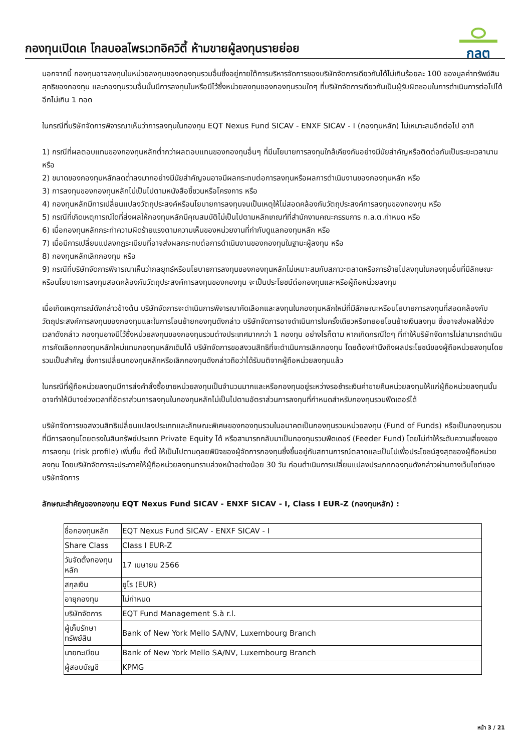กองทุนเปิดเค โกลบอลไพรเวทอิควิตี้ ห้ามขายผู้ลงทุนรายย่อย
กลต
นอกจากนี้ กองทุนอาจลงทุนในหน่วยลงทุนของกองทุนรวมอื่นซึ่งอยู่ภายใต้การบริหารจัดการของบริษัทจัดการเดียวกันได้ไม่เกินร้อยละ 100 ของมูลค่าทรัพย์สินสุทธิของกองทุน และกองทุนรวมอื่นนั้นมีการลงทุนในหรือมีไว้ซึ่งหน่วยลงทุนของกองทุนรวมใดๆ ที่บริษัทจัดการเดียวกันเป็นผู้รับผิดชอบในการดำเนินการต่อไปได้อีกไม่เกิน 1 ทอด
ในกรณีที่บริษัทจัดการพิจารณาเห็นว่าการลงทุนในกองทุน EQT Nexus Fund SICAV - ENXF SICAV - I (กองทุนหลัก) ไม่เหมาะสมอีกต่อไป อาทิ
1) กรณีที่ผลตอบแทนของกองทุนหลักต่ำกว่าผลตอบแทนของกองทุนอื่นๆ ที่มีนโยบายการลงทุนใกล้เคียงกันอย่างมีนัยสำคัญหรือติดต่อกันเป็นระยะเวลานาน หรือ
2) ขนาดของกองทุนหลักลดต่ำลงมากอย่างมีนัยสำคัญจนอาจมีผลกระทบต่อการลงทุนหรือผลการดำเนินงานของกองทุนหลัก หรือ
3) การลงทุนของกองทุนหลักไม่เป็นไปตามหนังสือชี้ชวนหรือโครงการ หรือ
4) กองทุนหลักมีการเปลี่ยนแปลงวัตถุประสงค์หรือนโยบายการลงทุนจนเป็นเหตุให้ไม่สอดคล้องกับวัตถุประสงค์การลงทุนของกองทุน หรือ
5) กรณีที่เกิดเหตุการณ์ใดที่ส่งผลให้กองทุนหลักมีคุณสมบัติไม่เป็นไปตามหลักเกณฑ์ที่สำนักงานคณะกรรมการ ก.ล.ต.กำหนด หรือ
6) เมื่อกองทุนหลักกระทำความผิดร้ายแรงตามความเห็นของหน่วยงานที่กำกับดูแลกองทุนหลัก หรือ
7) เมื่อมีการเปลี่ยนแปลงกฎระเบียบที่อาจส่งผลกระทบต่อการดำเนินงานของกองทุนในฐานะผู้ลงทุน หรือ
8) กองทุนหลักเลิกกองทุน หรือ
9) กรณีที่บริษัทจัดการพิจารณาเห็นว่ากลยุทธ์หรือนโยบายการลงทุนของกองทุนหลักไม่เหมาะสมกับสภาวะตลาดหรือการย้ายไปลงทุนในกองทุนอื่นที่มีลักษณะหรือนโยบายการลงทุนสอดคล้องกับวัตถุประสงค์การลงทุนของกองทุน จะเป็นประโยชน์ต่อกองทุนและหรือผู้ถือหน่วยลงทุน
เมื่อเกิดเหตุการณ์ดังกล่าวข้างต้น บริษัทจัดการจะดำเนินการพิจารณาคัดเลือกและลงทุนในกองทุนหลักใหม่ที่มีลักษณะหรือนโยบายการลงทุนที่สอดคล้องกับวัตถุประสงค์การลงทุนของกองทุนและในการโอนย้ายกองทุนดังกล่าว บริษัทจัดการอาจดำเนินการในครั้งเดียวหรือทยอยโอนย้ายเงินลงทุน ซึ่งอาจส่งผลให้ช่วงเวลาดังกล่าว กองทุนอาจมีไว้ซึ่งหน่วยลงทุนของกองทุนรวมต่างประเทศมากกว่า 1 กองทุน อย่างไรก็ตาม หากเกิดกรณีใดๆ ที่ทำให้บริษัทจัดการไม่สามารถดำเนินการคัดเลือกกองทุนหลักใหม่แทนกองทุนหลักเดิมได้ บริษัทจัดการขอสงวนสิทธิที่จะดำเนินการเลิกกองทุน โดยต้องคำนึงถึงผลประโยชน์ของผู้ถือหน่วยลงทุนโดยรวมเป็นสำคัญ ซึ่งการเปลี่ยนกองทุนหลักหรือเลิกกองทุนดังกล่าวถือว่าได้รับมติจากผู้ถือหน่วยลงทุนแล้ว
ในกรณีที่ผู้ถือหน่วยลงทุนมีการส่งคำสั่งซื้อขายหน่วยลงทุนเป็นจำนวนมากและหรือกองทุนอยู่ระหว่างรอชำระเงินค่าขายคืนหน่วยลงทุนให้แก่ผู้ถือหน่วยลงทุนนั้น อาจทำให้มีบางช่วงเวลาที่อัตราส่วนการลงทุนในกองทุนหลักไม่เป็นไปตามอัตราส่วนการลงทุนที่กำหนดสำหรับกองทุนรวมฟีดเดอร์ได้
บริษัทจัดการขอสงวนสิทธิเปลี่ยนแปลงประเภทและลักษณะพิเศษของกองทุนรวมในอนาคตเป็นกองทุนรวมหน่วยลงทุน (Fund of Funds) หรือเป็นกองทุนรวมที่มีการลงทุนโดยตรงในสินทรัพย์ประเภท Private Equity ได้ หรือสามารถกลับมาเป็นกองทุนรวมฟีดเดอร์ (Feeder Fund) โดยไม่ทำให้ระดับความเสี่ยงของการลงทุน (risk profile) เพิ่มขึ้น ทั้งนี้ ให้เป็นไปตามดุลยพินิจของผู้จัดการกองทุนซึ่งขึ้นอยู่กับสถานการณ์ตลาดและเป็นไปเพื่อประโยชน์สูงสุดของผู้ถือหน่วยลงทุน โดยบริษัทจัดการจะประกาศให้ผู้ถือหน่วยลงทุนทราบล่วงหน้าอย่างน้อย 30 วัน ก่อนดำเนินการเปลี่ยนแปลงประเภทกองทุนดังกล่าวผ่านทางเว็บไซต์ของบริษัทจัดการ
ลักษณะสำคัญของกองทุน EQT Nexus Fund SICAV - ENXF SICAV - I, Class I EUR-Z (กองทุนหลัก) :
| ชื่อกองทุนหลัก | EQT Nexus Fund SICAV - ENXF SICAV - I |
| Share Class | Class I EUR-Z |
| วันจัดตั้งกองทุนหลัก | 17 เมษายน 2566 |
| สกุลเงิน | ยูโร (EUR) |
| อายุกองทุน | ไม่กำหนด |
| บริษัทจัดการ | EQT Fund Management S.à r.l. |
| ผู้เก็บรักษาทรัพย์สิน | Bank of New York Mello SA/NV, Luxembourg Branch |
| นายทะเบียน | Bank of New York Mello SA/NV, Luxembourg Branch |
| ผู้สอบบัญชี | KPMG |
หน้า 3 / 21